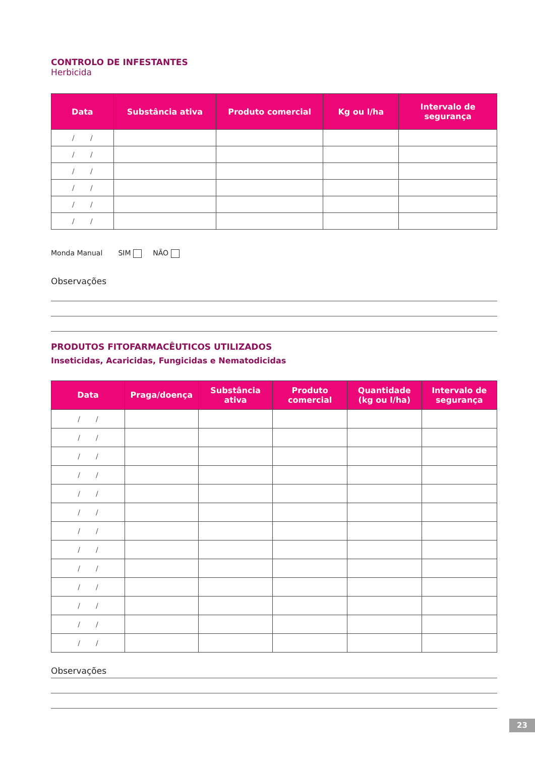CONTROLO DE INFESTANTES
Herbicida
| Data | Substância ativa | Produto comercial | Kg ou l/ha | Intervalo de segurança |
| --- | --- | --- | --- | --- |
| / / | | | | |
| / / | | | | |
| / / | | | | |
| / / | | | | |
| / / | | | | |
| / / | | | | |
Monda Manual SIM NÃO
Observações
PRODUTOS FITOFARMACÊUTICOS UTILIZADOS
Inseticidas, Acaricidas, Fungicidas e Nematodicidas
| Data | Praga/doença | Substância ativa | Produto comercial | Quantidade (kg ou l/ha) | Intervalo de segurança |
| --- | --- | --- | --- | --- | --- |
| / / | | | | | |
| / / | | | | | |
| / / | | | | | |
| / / | | | | | |
| / / | | | | | |
| / / | | | | | |
| / / | | | | | |
| / / | | | | | |
| / / | | | | | |
| / / | | | | | |
| / / | | | | | |
| / / | | | | | |
| / / | | | | | |
Observações
23